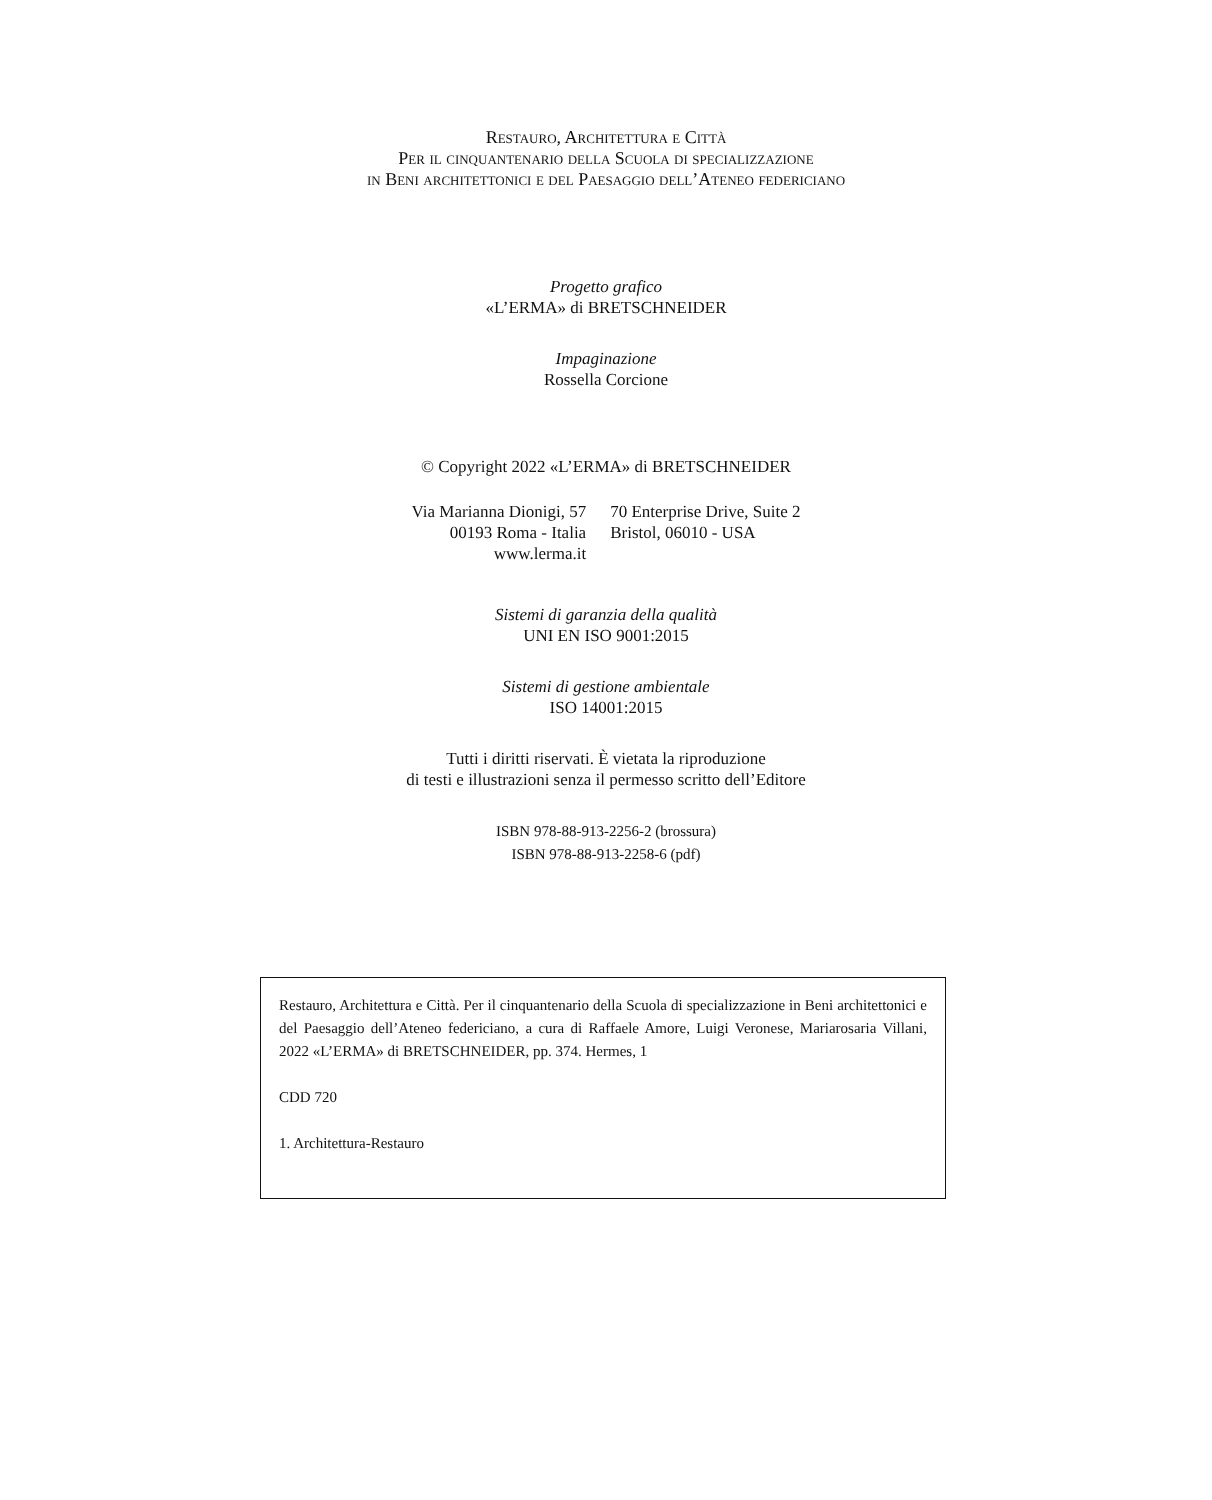Restauro, Architettura e Città
Per il cinquantenario della Scuola di specializzazione
in Beni architettonici e del Paesaggio dell’Ateneo federiciano
Progetto grafico
«L’ERMA» di BRETSCHNEIDER
Impaginazione
Rossella Corcione
© Copyright 2022 «L’ERMA» di BRETSCHNEIDER
Via Marianna Dionigi, 57
00193 Roma - Italia
www.lerma.it
70 Enterprise Drive, Suite 2
Bristol, 06010 - USA
Sistemi di garanzia della qualità
UNI EN ISO 9001:2015
Sistemi di gestione ambientale
ISO 14001:2015
Tutti i diritti riservati. È vietata la riproduzione
di testi e illustrazioni senza il permesso scritto dell’Editore
ISBN 978-88-913-2256-2 (brossura)
ISBN 978-88-913-2258-6 (pdf)
Restauro, Architettura e Città. Per il cinquantenario della Scuola di specializzazione in Beni architettonici e del Paesaggio dell’Ateneo federiciano, a cura di Raffaele Amore, Luigi Veronese, Mariarosaria Villani, 2022 «L’ERMA» di BRETSCHNEIDER, pp. 374. Hermes, 1
CDD 720
1. Architettura-Restauro